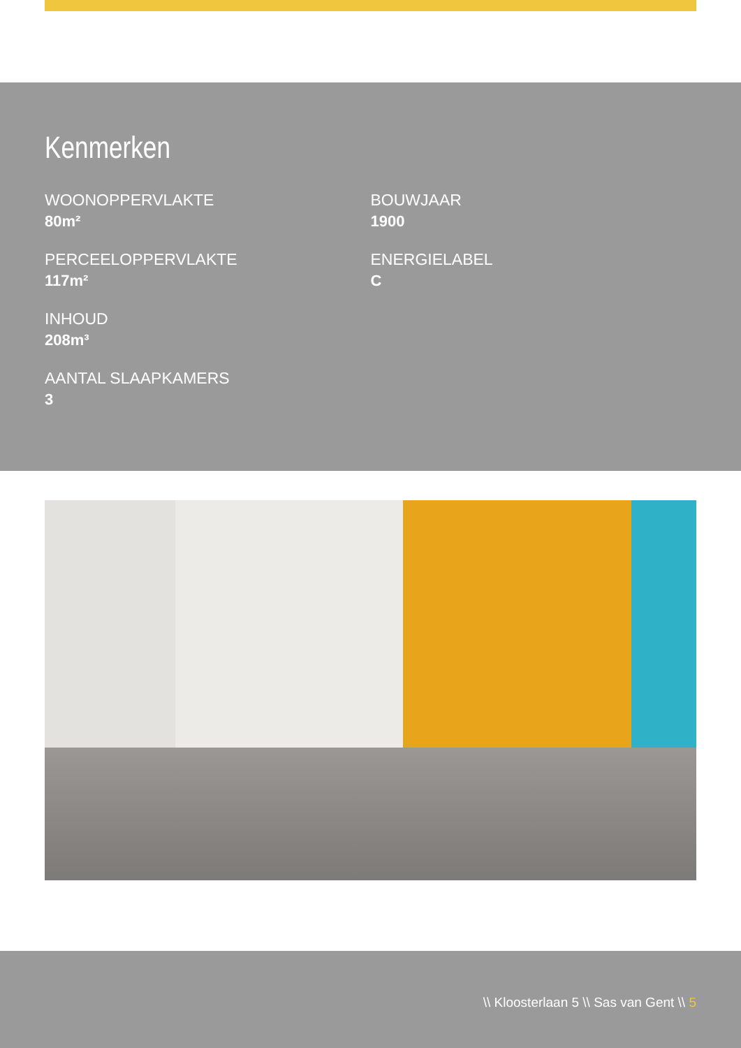Kenmerken
WOONOPPERVLAKTE
80m²
PERCEELOPPERVLAKTE
117m²
INHOUD
208m³
AANTAL SLAAPKAMERS
3
BOUWJAAR
1900
ENERGIELABEL
C
\\ Kloosterlaan 5 \\ Sas van Gent \\ 5